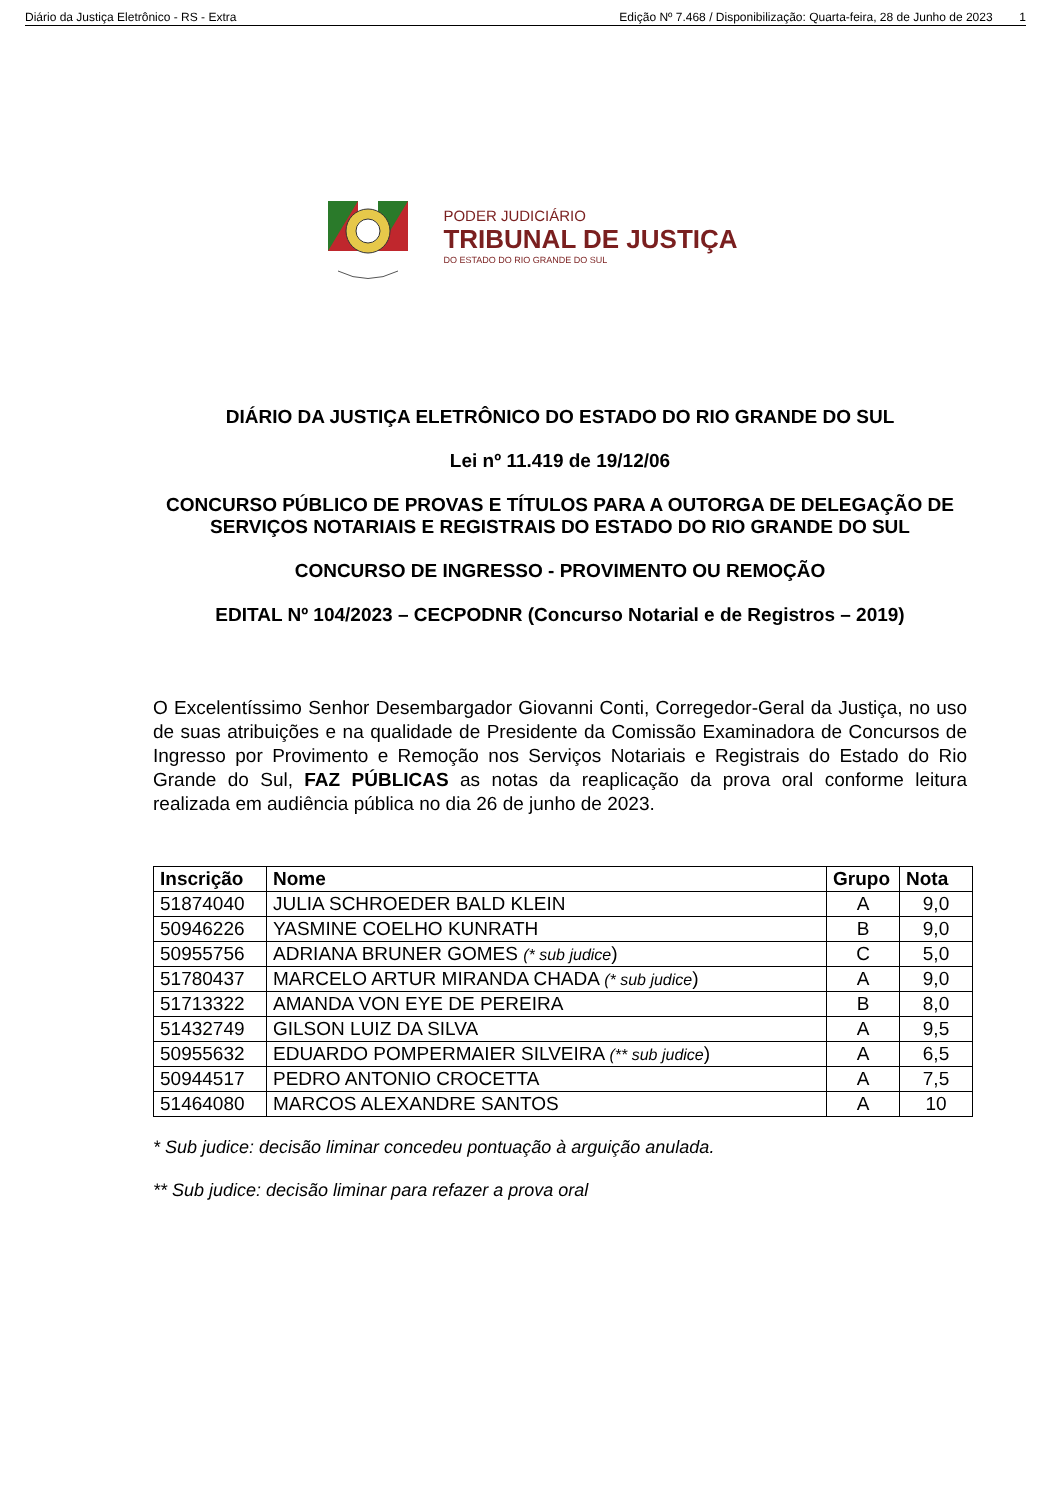Diário da Justiça Eletrônico - RS - Extra Edição Nº 7.468 / Disponibilização: Quarta-feira, 28 de Junho de 2023 1
PODER JUDICIÁRIO
TRIBUNAL DE JUSTIÇA
DO ESTADO DO RIO GRANDE DO SUL
DIÁRIO DA JUSTIÇA ELETRÔNICO DO ESTADO DO RIO GRANDE DO SUL
Lei nº 11.419 de 19/12/06
CONCURSO PÚBLICO DE PROVAS E TÍTULOS PARA A OUTORGA DE DELEGAÇÃO DE SERVIÇOS NOTARIAIS E REGISTRAIS DO ESTADO DO RIO GRANDE DO SUL
CONCURSO DE INGRESSO - PROVIMENTO OU REMOÇÃO
EDITAL Nº 104/2023 – CECPODNR (Concurso Notarial e de Registros – 2019)
O Excelentíssimo Senhor Desembargador Giovanni Conti, Corregedor-Geral da Justiça, no uso de suas atribuições e na qualidade de Presidente da Comissão Examinadora de Concursos de Ingresso por Provimento e Remoção nos Serviços Notariais e Registrais do Estado do Rio Grande do Sul, FAZ PÚBLICAS as notas da reaplicação da prova oral conforme leitura realizada em audiência pública no dia 26 de junho de 2023.
| Inscrição | Nome | Grupo | Nota |
| --- | --- | --- | --- |
| 51874040 | JULIA SCHROEDER BALD KLEIN | A | 9,0 |
| 50946226 | YASMINE COELHO KUNRATH | B | 9,0 |
| 50955756 | ADRIANA BRUNER GOMES (* sub judice ) | C | 5,0 |
| 51780437 | MARCELO ARTUR MIRANDA CHADA (* sub judice ) | A | 9,0 |
| 51713322 | AMANDA VON EYE DE PEREIRA | B | 8,0 |
| 51432749 | GILSON LUIZ DA SILVA | A | 9,5 |
| 50955632 | EDUARDO POMPERMAIER SILVEIRA (** sub judice ) | A | 6,5 |
| 50944517 | PEDRO ANTONIO CROCETTA | A | 7,5 |
| 51464080 | MARCOS ALEXANDRE SANTOS | A | 10 |
* Sub judice: decisão liminar concedeu pontuação à arguição anulada.
** Sub judice: decisão liminar para refazer a prova oral